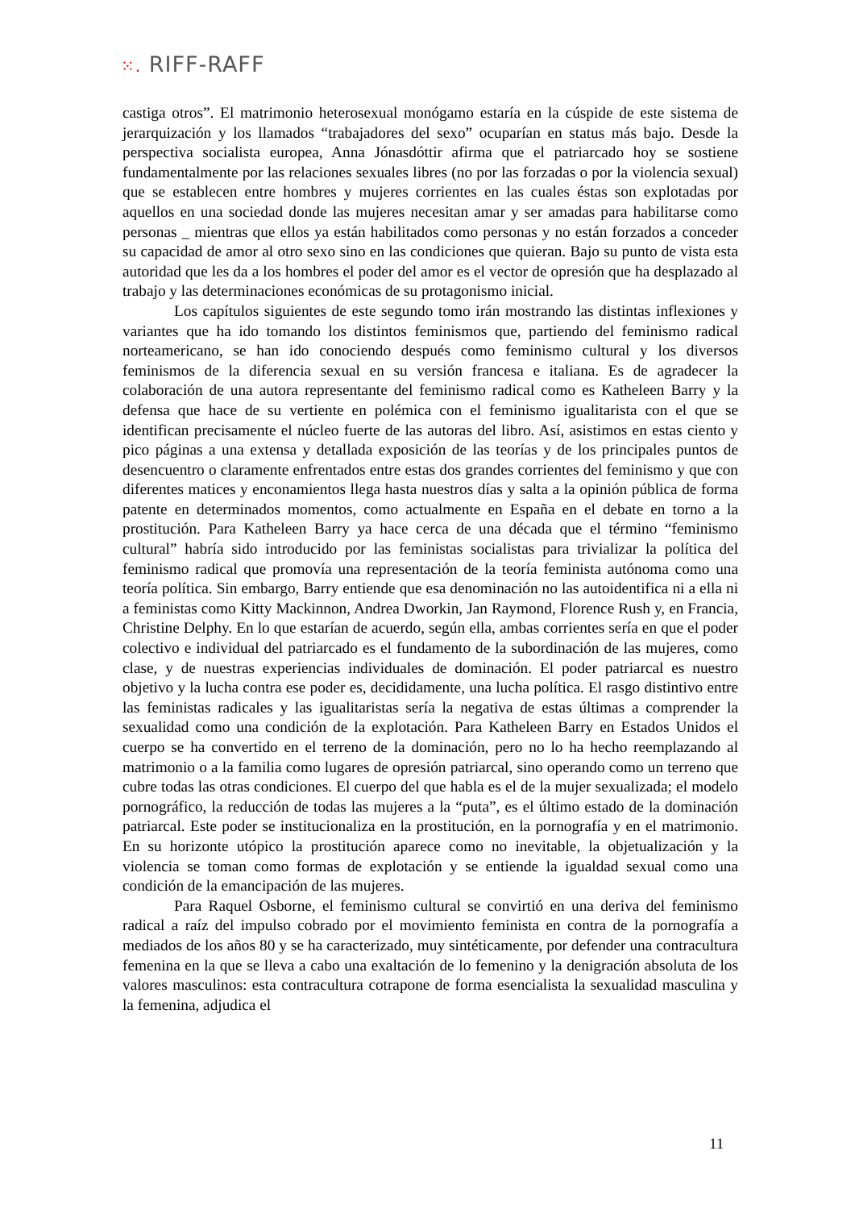⁙. RIFF-RAFF
castiga otros”. El matrimonio heterosexual monógamo estaría en la cúspide de este sistema de jerarquización y los llamados “trabajadores del sexo” ocuparían en status más bajo. Desde la perspectiva socialista europea, Anna Jónasdóttir afirma que el patriarcado hoy se sostiene fundamentalmente por las relaciones sexuales libres (no por las forzadas o por la violencia sexual) que se establecen entre hombres y mujeres corrientes en las cuales éstas son explotadas por aquellos en una sociedad donde las mujeres necesitan amar y ser amadas para habilitarse como personas _ mientras que ellos ya están habilitados como personas y no están forzados a conceder su capacidad de amor al otro sexo sino en las condiciones que quieran. Bajo su punto de vista esta autoridad que les da a los hombres el poder del amor es el vector de opresión que ha desplazado al trabajo y las determinaciones económicas de su protagonismo inicial.
Los capítulos siguientes de este segundo tomo irán mostrando las distintas inflexiones y variantes que ha ido tomando los distintos feminismos que, partiendo del feminismo radical norteamericano, se han ido conociendo después como feminismo cultural y los diversos feminismos de la diferencia sexual en su versión francesa e italiana. Es de agradecer la colaboración de una autora representante del feminismo radical como es Katheleen Barry y la defensa que hace de su vertiente en polémica con el feminismo igualitarista con el que se identifican precisamente el núcleo fuerte de las autoras del libro. Así, asistimos en estas ciento y pico páginas a una extensa y detallada exposición de las teorías y de los principales puntos de desencuentro o claramente enfrentados entre estas dos grandes corrientes del feminismo y que con diferentes matices y enconamientos llega hasta nuestros días y salta a la opinión pública de forma patente en determinados momentos, como actualmente en España en el debate en torno a la prostitución. Para Katheleen Barry ya hace cerca de una década que el término “feminismo cultural” habría sido introducido por las feministas socialistas para trivializar la política del feminismo radical que promovía una representación de la teoría feminista autónoma como una teoría política. Sin embargo, Barry entiende que esa denominación no las autoidentifica ni a ella ni a feministas como Kitty Mackinnon, Andrea Dworkin, Jan Raymond, Florence Rush y, en Francia, Christine Delphy. En lo que estarían de acuerdo, según ella, ambas corrientes sería en que el poder colectivo e individual del patriarcado es el fundamento de la subordinación de las mujeres, como clase, y de nuestras experiencias individuales de dominación. El poder patriarcal es nuestro objetivo y la lucha contra ese poder es, decididamente, una lucha política. El rasgo distintivo entre las feministas radicales y las igualitaristas sería la negativa de estas últimas a comprender la sexualidad como una condición de la explotación. Para Katheleen Barry en Estados Unidos el cuerpo se ha convertido en el terreno de la dominación, pero no lo ha hecho reemplazando al matrimonio o a la familia como lugares de opresión patriarcal, sino operando como un terreno que cubre todas las otras condiciones. El cuerpo del que habla es el de la mujer sexualizada; el modelo pornográfico, la reducción de todas las mujeres a la “puta”, es el último estado de la dominación patriarcal. Este poder se institucionaliza en la prostitución, en la pornografía y en el matrimonio. En su horizonte utópico la prostitución aparece como no inevitable, la objetualización y la violencia se toman como formas de explotación y se entiende la igualdad sexual como una condición de la emancipación de las mujeres.
Para Raquel Osborne, el feminismo cultural se convirtió en una deriva del feminismo radical a raíz del impulso cobrado por el movimiento feminista en contra de la pornografía a mediados de los años 80 y se ha caracterizado, muy sintéticamente, por defender una contracultura femenina en la que se lleva a cabo una exaltación de lo femenino y la denigración absoluta de los valores masculinos: esta contracultura cotrapone de forma esencialista la sexualidad masculina y la femenina, adjudica el
11